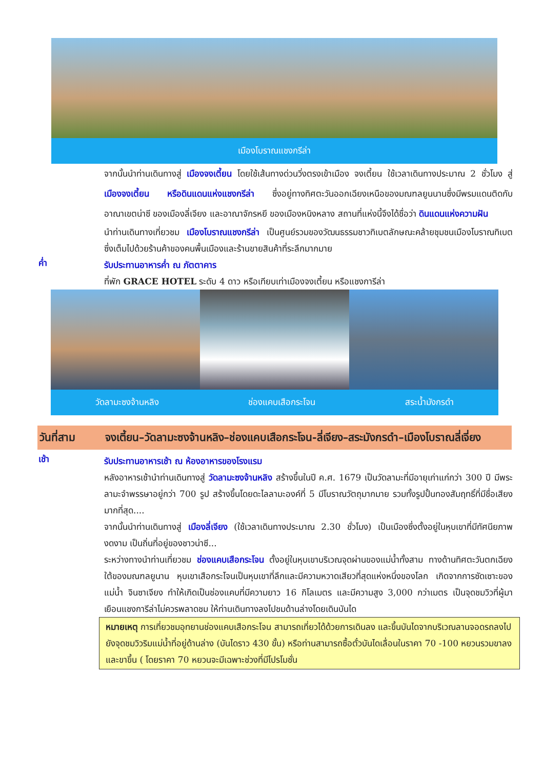เมืองโบราณแชงกรีล่า
จากนั้นนำท่านเดินทางสู่ เมืองจงเตี้ยน โดยใช้เส้นทางด่วนวิ่งตรงเข้าเมือง จงเตี้ยน ใช้เวลาเดินทางประมาณ 2 ชั่วโมง สู่ เมืองจงเตี้ยน หรือดินแดนแห่งแชงกรีล่า ซึ่งอยู่ทางทิศตะวันออกเฉียงเหนือของมณฑลยูนนานซึ่งมีพรมแดนติดกับอาณาเขตน่าซี ของเมืองลี่เจียง และอาณาจักรหยี ของเมืองหนิงหลาง สถานที่แห่งนี้จึงได้ชื่อว่า ดินแดนแห่งความฝัน
นำท่านเดินทางเที่ยวชม เมืองโบราณแชงกรีล่า เป็นศูนย์รวมของวัฒนธรรมชาวทิเบตลักษณะคล้ายชุมชนเมืองโบราณทิเบตซึ่งเต็มไปด้วยร้านค้าของคนพื้นเมืองและร้านขายสินค้าที่ระลึกมากมาย
ค่ำ
รับประทานอาหารค่ำ ณ ภัตตาคาร
ที่พัก GRACE HOTEL ระดับ 4 ดาว หรือเทียบเท่าเมืองจงเตี้ยน หรือแชงการีล่า
วัดลามะซงจ้านหลิง ช่องแคบเสือกระโจน สระน้ำมังกรดำ
วันที่สาม จงเตี้ยน–วัดลามะซงจ้านหลิง–ช่องแคบเสือกระโจน-ลี่เจียง–สระมังกรดำ–เมืองโบราณลี่เจี่ยง
เช้า
รับประทานอาหารเช้า ณ ห้องอาหารของโรงแรม
หลังอาหารเช้านำท่านเดินทางสู่ วัดลามะซงจ้านหลิง สร้างขึ้นในปี ค.ศ. 1679 เป็นวัดลามะที่มีอายุเก่าแก่กว่า 300 ปี มีพระลามะจำพรรษาอยู่กว่า 700 รูป สร้างขึ้นโดยดะไลลามะองค์ที่ 5 มีโบราณวัตถุมากมาย รวมทั้งรูปปั้นทองสัมฤทธิ์ที่มีชื่อเสียงมากที่สุด....
จากนั้นนำท่านเดินทางสู่ เมืองลี่เจียง (ใช้เวลาเดินทางประมาณ 2.30 ชั่วโมง) เป็นเมืองซึ่งตั้งอยู่ในหุบเขาที่มีทัศนียภาพงดงาม เป็นถิ่นที่อยู่ของชาวน่าซี...
ระหว่างทางนำท่านเที่ยวชม ช่องแคบเสือกระโจน ตั้งอยู่ในหุบเขาบริเวณจุดผ่านของแม่น้ำทั้งสาม ทางด้านทิศตะวันตกเฉียงใต้ของมณฑลยูนาน หุบเขาเสือกระโจนเป็นหุบเขาที่ลึกและมีความหวาดเสียวที่สุดแห่งหนึ่งของโลก เกิดจากการซัดเซาะของแม่น้ำ จินซาเจียง ทำให้เกิดเป็นช่องแคบที่มีความยาว 16 กิโลเมตร และมีความสูง 3,000 กว่าเมตร เป็นจุดชมวิวที่ผู้มาเยือนแชงการีล่าไม่ควรพลาดชม ให้ท่านเดินทางลงไปชมด้านล่างโดยเดินบันได
หมายเหตุ การเที่ยวชมอุทยานช่องแคบเสือกระโจน สามารถเที่ยวได้ด้วยการเดินลง และขึ้นบันไดจากบริเวณลานจอดรถลงไปยังจุดชมวิวริมแม่น้ำที่อยู่ด้านล่าง (บันไดราว 430 ขั้น) หรือท่านสามารถซื้อตั๋วบันไดเลื่อนในราคา 70 -100 หยวนรวมขาลงและขาขึ้น ( โดยราคา 70 หยวนจะมีเฉพาะช่วงที่มีโปรโมชั่น